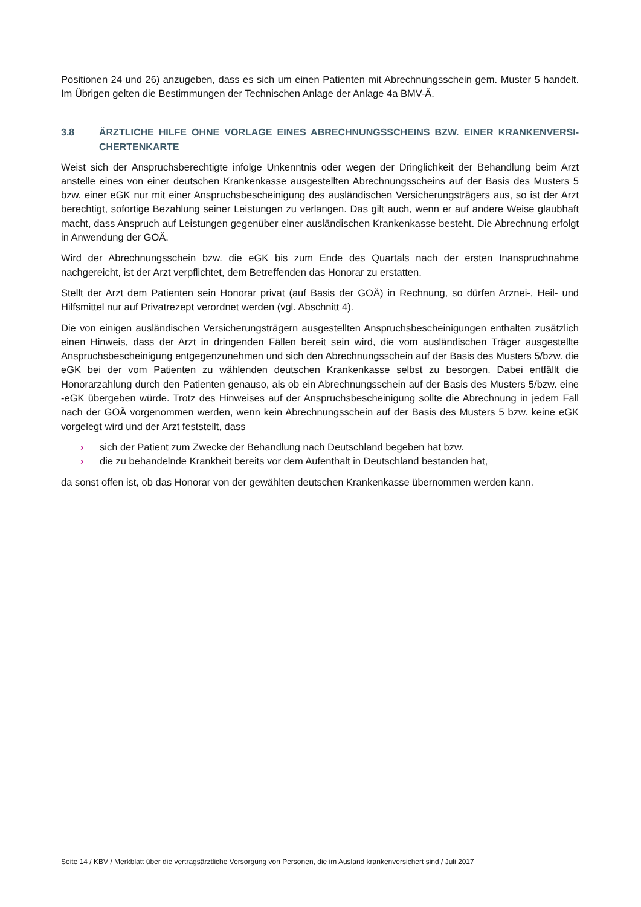Positionen 24 und 26) anzugeben, dass es sich um einen Patienten mit Abrechnungsschein gem. Muster 5 handelt. Im Übrigen gelten die Bestimmungen der Technischen Anlage der Anlage 4a BMV-Ä.
3.8 ÄRZTLICHE HILFE OHNE VORLAGE EINES ABRECHNUNGSSCHEINS BZW. EINER KRANKENVERSI-CHERTENKARTE
Weist sich der Anspruchsberechtigte infolge Unkenntnis oder wegen der Dringlichkeit der Behandlung beim Arzt anstelle eines von einer deutschen Krankenkasse ausgestellten Abrechnungsscheins auf der Basis des Musters 5 bzw. einer eGK nur mit einer Anspruchsbescheinigung des ausländischen Versicherungsträgers aus, so ist der Arzt berechtigt, sofortige Bezahlung seiner Leistungen zu verlangen. Das gilt auch, wenn er auf andere Weise glaubhaft macht, dass Anspruch auf Leistungen gegenüber einer ausländischen Krankenkasse besteht. Die Abrechnung erfolgt in Anwendung der GOÄ.
Wird der Abrechnungsschein bzw. die eGK bis zum Ende des Quartals nach der ersten Inanspruchnahme nachgereicht, ist der Arzt verpflichtet, dem Betreffenden das Honorar zu erstatten.
Stellt der Arzt dem Patienten sein Honorar privat (auf Basis der GOÄ) in Rechnung, so dürfen Arznei-, Heil- und Hilfsmittel nur auf Privatrezept verordnet werden (vgl. Abschnitt 4).
Die von einigen ausländischen Versicherungsträgern ausgestellten Anspruchsbescheinigungen enthalten zusätzlich einen Hinweis, dass der Arzt in dringenden Fällen bereit sein wird, die vom ausländischen Träger ausgestellte Anspruchsbescheinigung entgegenzunehmen und sich den Abrechnungsschein auf der Basis des Musters 5/bzw. die eGK bei der vom Patienten zu wählenden deutschen Krankenkasse selbst zu besorgen. Dabei entfällt die Honorarzahlung durch den Patienten genauso, als ob ein Abrechnungsschein auf der Basis des Musters 5/bzw. eine -eGK übergeben würde. Trotz des Hinweises auf der Anspruchsbescheinigung sollte die Abrechnung in jedem Fall nach der GOÄ vorgenommen werden, wenn kein Abrechnungsschein auf der Basis des Musters 5 bzw. keine eGK vorgelegt wird und der Arzt feststellt, dass
› sich der Patient zum Zwecke der Behandlung nach Deutschland begeben hat bzw.
› die zu behandelnde Krankheit bereits vor dem Aufenthalt in Deutschland bestanden hat,
da sonst offen ist, ob das Honorar von der gewählten deutschen Krankenkasse übernommen werden kann.
Seite 14 / KBV / Merkblatt über die vertragsärztliche Versorgung von Personen, die im Ausland krankenversichert sind / Juli 2017